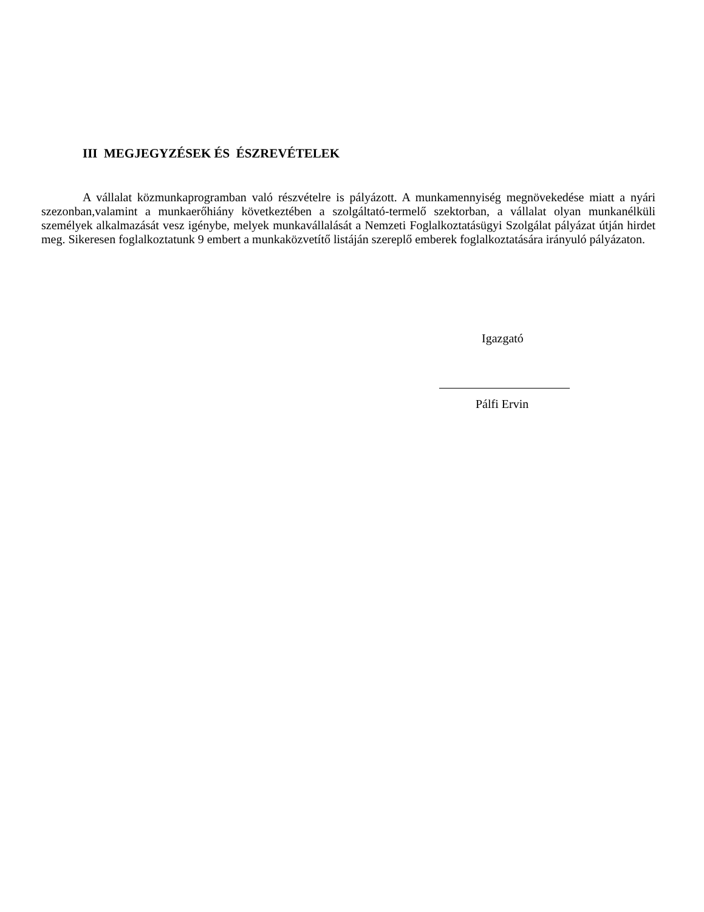III MEGJEGYZÉSEK ÉS ÉSZREVÉTELEK
A vállalat közmunkaprogramban való részvételre is pályázott. A munkamennyiség megnövekedése miatt a nyári szezonban,valamint a munkaerőhiány következtében a szolgáltató-termelő szektorban, a vállalat olyan munkanélküli személyek alkalmazását vesz igénybe, melyek munkavállalását a Nemzeti Foglalkoztatásügyi Szolgálat pályázat útján hirdet meg. Sikeresen foglalkoztatunk 9 embert a munkaközvetítő listáján szereplő emberek foglalkoztatására irányuló pályázaton.
Igazgató
Pálfi Ervin